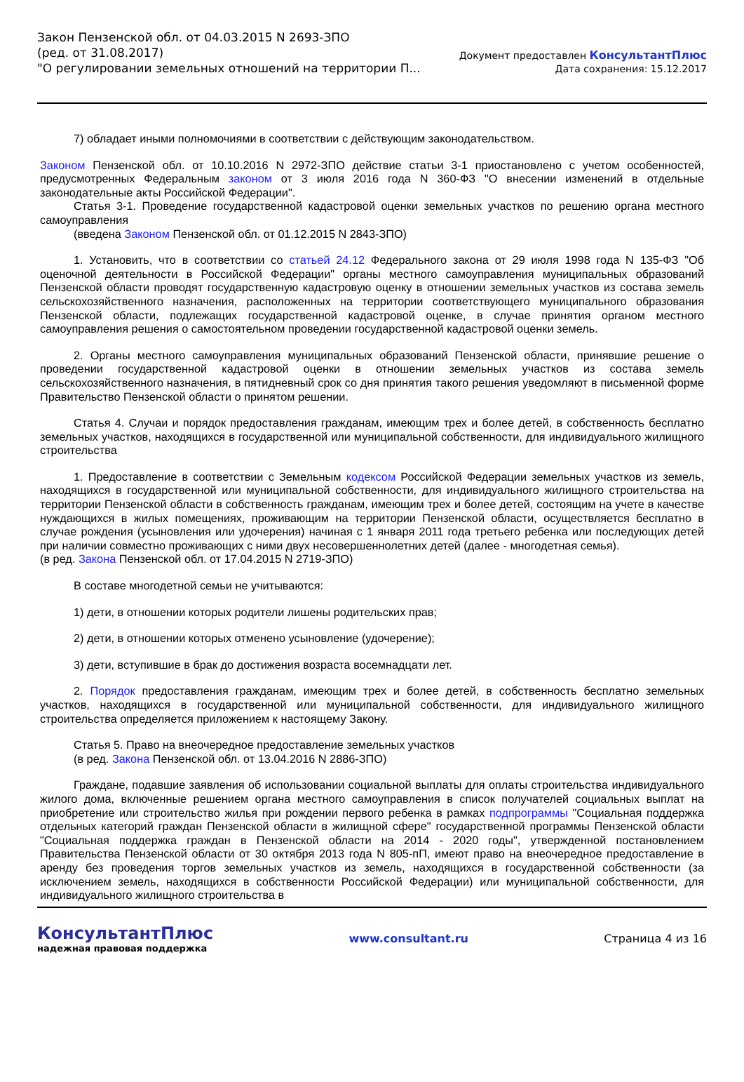Закон Пензенской обл. от 04.03.2015 N 2693-ЗПО
(ред. от 31.08.2017)
"О регулировании земельных отношений на территории П...
Документ предоставлен КонсультантПлюс
Дата сохранения: 15.12.2017
7) обладает иными полномочиями в соответствии с действующим законодательством.
Законом Пензенской обл. от 10.10.2016 N 2972-ЗПО действие статьи 3-1 приостановлено с учетом особенностей, предусмотренных Федеральным законом от 3 июля 2016 года N 360-ФЗ "О внесении изменений в отдельные законодательные акты Российской Федерации".
Статья 3-1. Проведение государственной кадастровой оценки земельных участков по решению органа местного самоуправления
(введена Законом Пензенской обл. от 01.12.2015 N 2843-ЗПО)
1. Установить, что в соответствии со статьей 24.12 Федерального закона от 29 июля 1998 года N 135-ФЗ "Об оценочной деятельности в Российской Федерации" органы местного самоуправления муниципальных образований Пензенской области проводят государственную кадастровую оценку в отношении земельных участков из состава земель сельскохозяйственного назначения, расположенных на территории соответствующего муниципального образования Пензенской области, подлежащих государственной кадастровой оценке, в случае принятия органом местного самоуправления решения о самостоятельном проведении государственной кадастровой оценки земель.
2. Органы местного самоуправления муниципальных образований Пензенской области, принявшие решение о проведении государственной кадастровой оценки в отношении земельных участков из состава земель сельскохозяйственного назначения, в пятидневный срок со дня принятия такого решения уведомляют в письменной форме Правительство Пензенской области о принятом решении.
Статья 4. Случаи и порядок предоставления гражданам, имеющим трех и более детей, в собственность бесплатно земельных участков, находящихся в государственной или муниципальной собственности, для индивидуального жилищного строительства
1. Предоставление в соответствии с Земельным кодексом Российской Федерации земельных участков из земель, находящихся в государственной или муниципальной собственности, для индивидуального жилищного строительства на территории Пензенской области в собственность гражданам, имеющим трех и более детей, состоящим на учете в качестве нуждающихся в жилых помещениях, проживающим на территории Пензенской области, осуществляется бесплатно в случае рождения (усыновления или удочерения) начиная с 1 января 2011 года третьего ребенка или последующих детей при наличии совместно проживающих с ними двух несовершеннолетних детей (далее - многодетная семья).
(в ред. Закона Пензенской обл. от 17.04.2015 N 2719-ЗПО)
В составе многодетной семьи не учитываются:
1) дети, в отношении которых родители лишены родительских прав;
2) дети, в отношении которых отменено усыновление (удочерение);
3) дети, вступившие в брак до достижения возраста восемнадцати лет.
2. Порядок предоставления гражданам, имеющим трех и более детей, в собственность бесплатно земельных участков, находящихся в государственной или муниципальной собственности, для индивидуального жилищного строительства определяется приложением к настоящему Закону.
Статья 5. Право на внеочередное предоставление земельных участков
(в ред. Закона Пензенской обл. от 13.04.2016 N 2886-ЗПО)
Граждане, подавшие заявления об использовании социальной выплаты для оплаты строительства индивидуального жилого дома, включенные решением органа местного самоуправления в список получателей социальных выплат на приобретение или строительство жилья при рождении первого ребенка в рамках подпрограммы "Социальная поддержка отдельных категорий граждан Пензенской области в жилищной сфере" государственной программы Пензенской области "Социальная поддержка граждан в Пензенской области на 2014 - 2020 годы", утвержденной постановлением Правительства Пензенской области от 30 октября 2013 года N 805-пП, имеют право на внеочередное предоставление в аренду без проведения торгов земельных участков из земель, находящихся в государственной собственности (за исключением земель, находящихся в собственности Российской Федерации) или муниципальной собственности, для индивидуального жилищного строительства в
КонсультантПлюс
надежная правовая поддержка
www.consultant.ru Страница 4 из 16